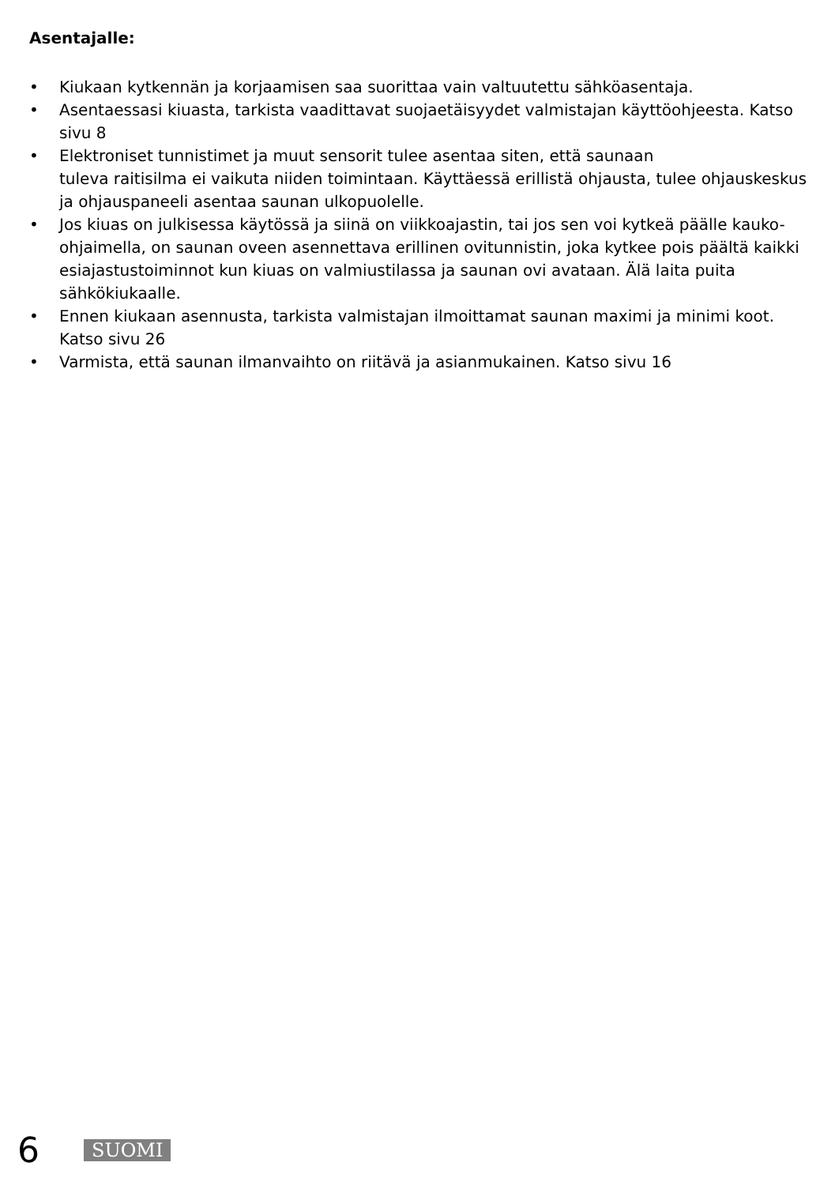Asentajalle:
• Kiukaan kytkennän ja korjaamisen saa suorittaa vain valtuutettu sähköasentaja.
• Asentaessasi kiuasta, tarkista vaadittavat suojaetäisyydet valmistajan käyttöohjeesta. Katso sivu 8
• Elektroniset tunnistimet ja muut sensorit tulee asentaa siten, että saunaan
tuleva raitisilma ei vaikuta niiden toimintaan. Käyttäessä erillistä ohjausta, tulee ohjauskeskus ja ohjauspaneeli asentaa saunan ulkopuolelle.
• Jos kiuas on julkisessa käytössä ja siinä on viikkoajastin, tai jos sen voi kytkeä päälle kauko-ohjaimella, on saunan oveen asennettava erillinen ovitunnistin, joka kytkee pois päältä kaikki esiajastustoiminnot kun kiuas on valmiustilassa ja saunan ovi avataan. Älä laita puita sähkökiukaalle.
• Ennen kiukaan asennusta, tarkista valmistajan ilmoittamat saunan maximi ja minimi koot. Katso sivu 26
• Varmista, että saunan ilmanvaihto on riitävä ja asianmukainen. Katso sivu 16
6 SUOMI